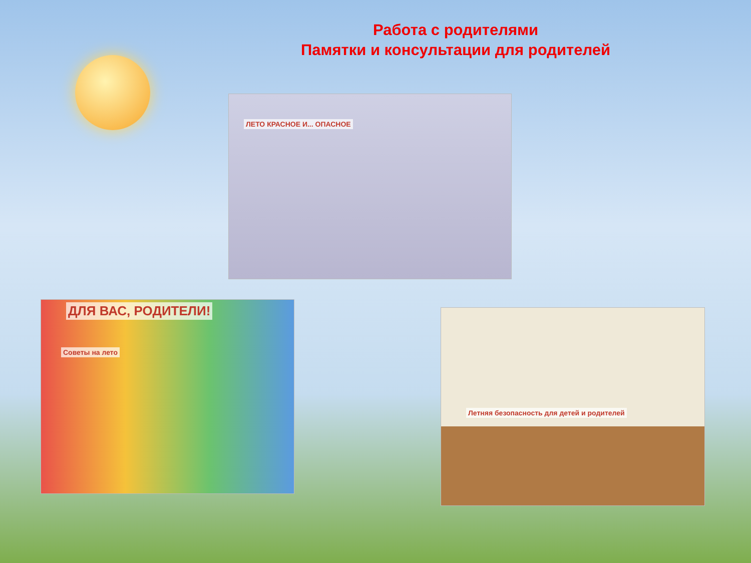Работа с родителями
Памятки и консультации для родителей
ЛЕТО КРАСНОЕ И... ОПАСНОЕ
ДЛЯ ВАС, РОДИТЕЛИ!
Советы на лето
Летняя безопасность для детей и родителей